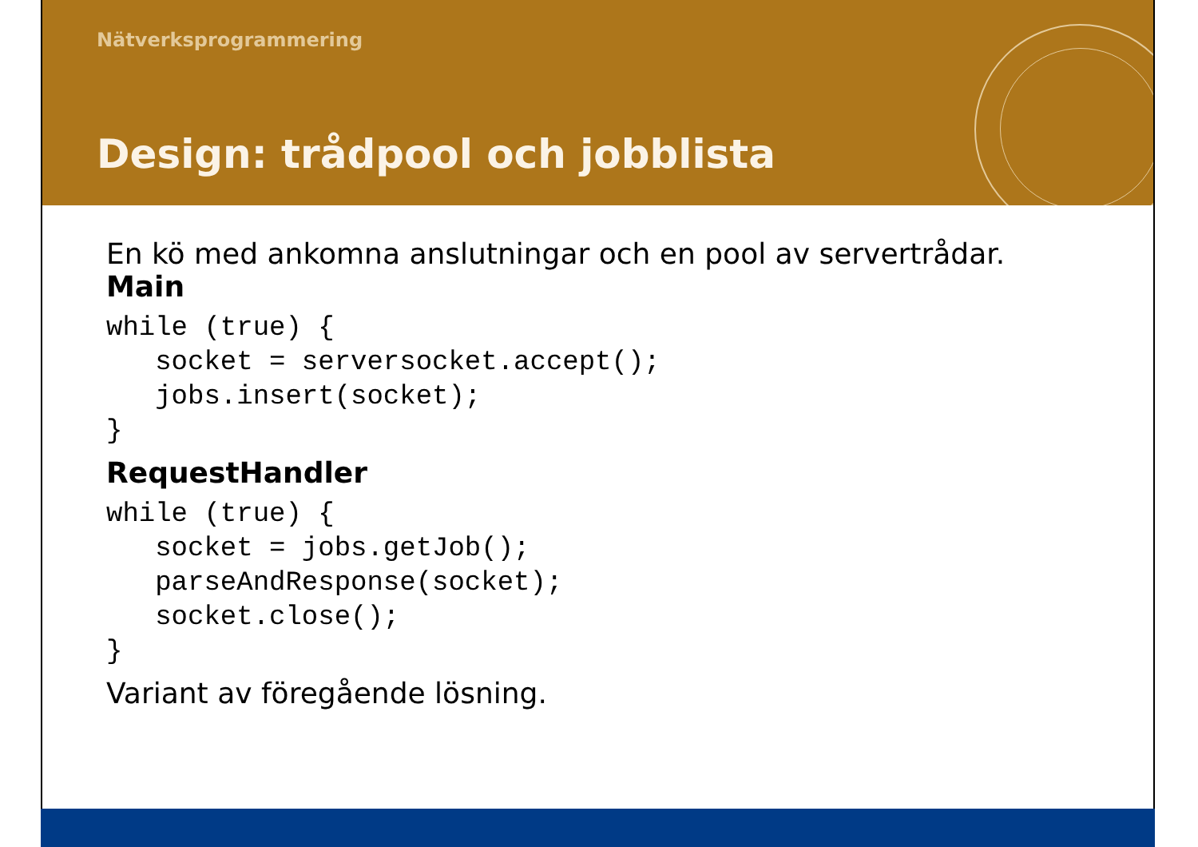Nätverksprogrammering
Design: trådpool och jobblista
En kö med ankomna anslutningar och en pool av servertrådar.
Main
while (true) {
   socket = serversocket.accept();
   jobs.insert(socket);
}
RequestHandler
while (true) {
   socket = jobs.getJob();
   parseAndResponse(socket);
   socket.close();
}
Variant av föregående lösning.